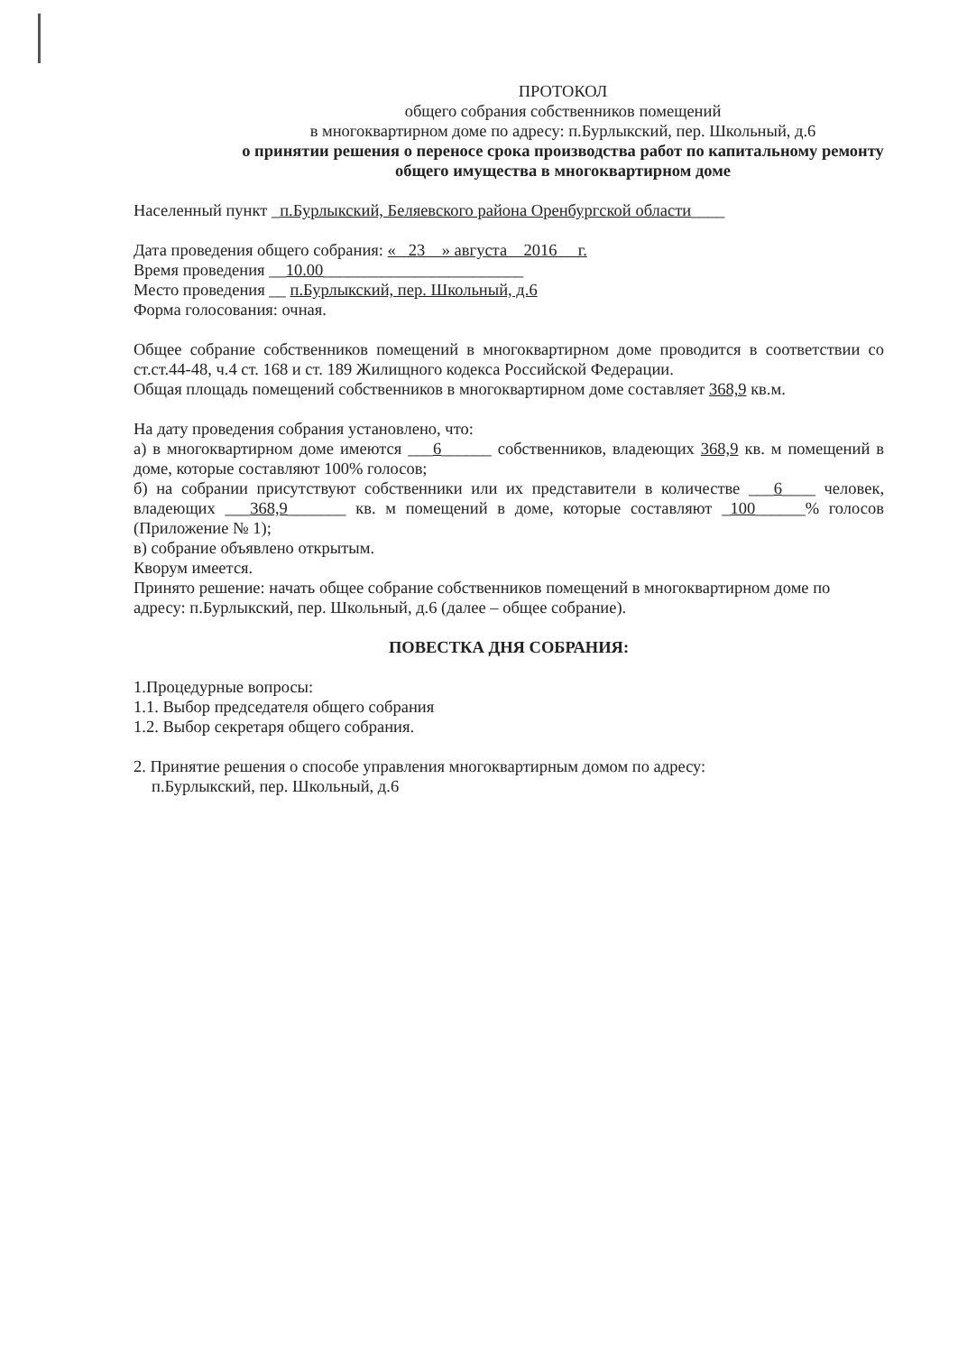ПРОТОКОЛ
общего собрания собственников помещений
в многоквартирном доме по адресу: п.Бурлыкский, пер. Школьный, д.6
о принятии решения о переносе срока производства работ по капитальному ремонту общего имущества в многоквартирном доме
Населенный пункт _п.Бурлыкский, Беляевского района Оренбургской области____
Дата проведения общего собрания: « 23 » августа 2016 г.
Время проведения __10.00________________________
Место проведения __ п.Бурлыкский, пер. Школьный, д.6
Форма голосования: очная.
Общее собрание собственников помещений в многоквартирном доме проводится в соответствии со ст.ст.44-48, ч.4 ст. 168 и ст. 189 Жилищного кодекса Российской Федерации.
Общая площадь помещений собственников в многоквартирном доме составляет 368,9 кв.м.
На дату проведения собрания установлено, что:
а) в многоквартирном доме имеются ___6______ собственников, владеющих 368,9 кв. м помещений в доме, которые составляют 100% голосов;
б) на собрании присутствуют собственники или их представители в количестве ___6____ человек, владеющих ___368,9_______ кв. м помещений в доме, которые составляют _100______% голосов (Приложение № 1);
в) собрание объявлено открытым.
Кворум имеется.
Принято решение: начать общее собрание собственников помещений в многоквартирном доме по адресу: п.Бурлыкский, пер. Школьный, д.6 (далее – общее собрание).
ПОВЕСТКА ДНЯ СОБРАНИЯ:
1.Процедурные вопросы:
1.1. Выбор председателя общего собрания
1.2. Выбор секретаря общего собрания.
2. Принятие решения о способе управления многоквартирным домом по адресу:
п.Бурлыкский, пер. Школьный, д.6